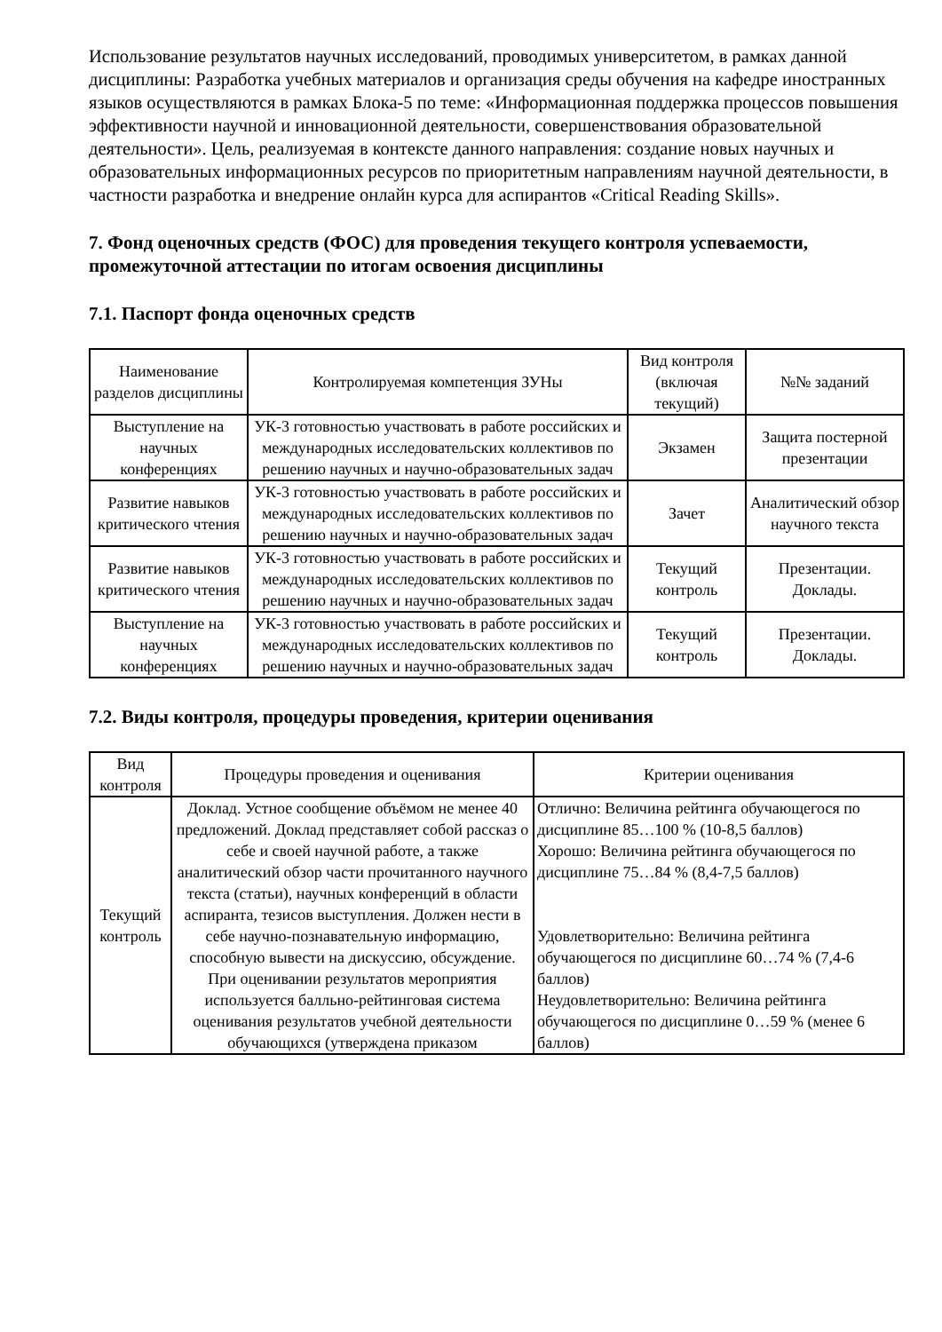Использование результатов научных исследований, проводимых университетом, в рамках данной дисциплины: Разработка учебных материалов и организация среды обучения на кафедре иностранных языков осуществляются в рамках Блока-5 по теме: «Информационная поддержка процессов повышения эффективности научной и инновационной деятельности, совершенствования образовательной деятельности». Цель, реализуемая в контексте данного направления: создание новых научных и образовательных информационных ресурсов по приоритетным направлениям научной деятельности, в частности разработка и внедрение онлайн курса для аспирантов «Critical Reading Skills».
7. Фонд оценочных средств (ФОС) для проведения текущего контроля успеваемости, промежуточной аттестации по итогам освоения дисциплины
7.1. Паспорт фонда оценочных средств
| Наименование разделов дисциплины | Контролируемая компетенция ЗУНы | Вид контроля (включая текущий) | №№ заданий |
| --- | --- | --- | --- |
| Выступление на научных конференциях | УК-3 готовностью участвовать в работе российских и международных исследовательских коллективов по решению научных и научно-образовательных задач | Экзамен | Защита постерной презентации |
| Развитие навыков критического чтения | УК-3 готовностью участвовать в работе российских и международных исследовательских коллективов по решению научных и научно-образовательных задач | Зачет | Аналитический обзор научного текста |
| Развитие навыков критического чтения | УК-3 готовностью участвовать в работе российских и международных исследовательских коллективов по решению научных и научно-образовательных задач | Текущий контроль | Презентации. Доклады. |
| Выступление на научных конференциях | УК-3 готовностью участвовать в работе российских и международных исследовательских коллективов по решению научных и научно-образовательных задач | Текущий контроль | Презентации. Доклады. |
7.2. Виды контроля, процедуры проведения, критерии оценивания
| Вид контроля | Процедуры проведения и оценивания | Критерии оценивания |
| --- | --- | --- |
| Текущий контроль | Доклад. Устное сообщение объёмом не менее 40 предложений. Доклад представляет собой рассказ о себе и своей научной работе, а также аналитический обзор части прочитанного научного текста (статьи), научных конференций в области аспиранта, тезисов выступления. Должен нести в себе научно-познавательную информацию, способную вывести на дискуссию, обсуждение. При оценивании результатов мероприятия используется балльно-рейтинговая система оценивания результатов учебной деятельности обучающихся (утверждена приказом | Отлично: Величина рейтинга обучающегося по дисциплине 85…100 % (10-8,5 баллов) Хорошо: Величина рейтинга обучающегося по дисциплине 75…84 % (8,4-7,5 баллов) Удовлетворительно: Величина рейтинга обучающегося по дисциплине 60…74 % (7,4-6 баллов) Неудовлетворительно: Величина рейтинга обучающегося по дисциплине 0…59 % (менее 6 баллов) |